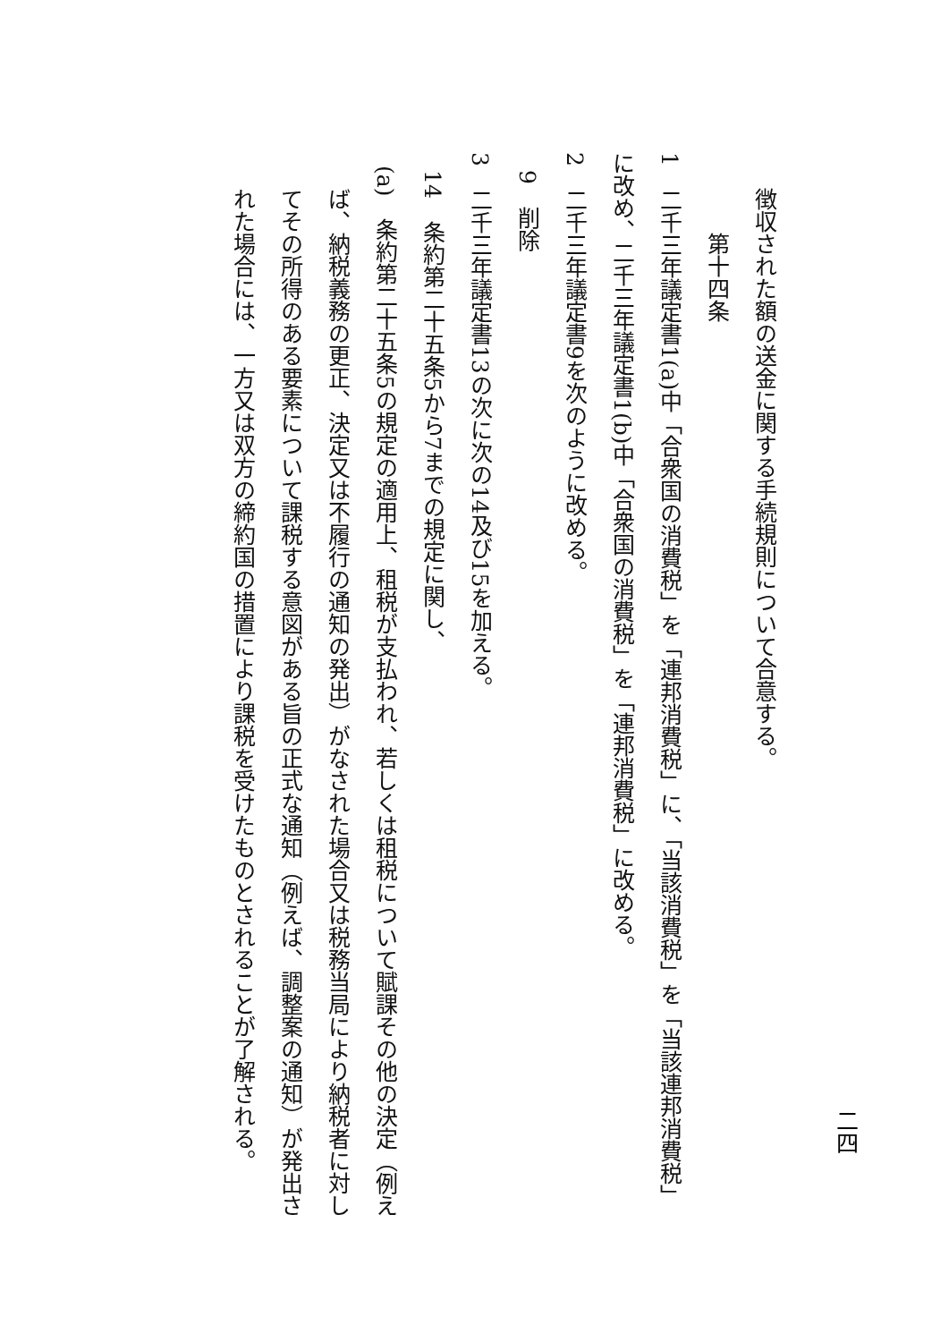二四
徴収された額の送金に関する手続規則について合意する。
第十四条
1　二千三年議定書1(a)中「合衆国の消費税」を「連邦消費税」に、「当該消費税」を「当該連邦消費税」に改め、二千三年議定書1(b)中「合衆国の消費税」を「連邦消費税」に改める。
2　二千三年議定書9を次のように改める。
9　削除
3　二千三年議定書13の次に次の14及び15を加える。
14　条約第二十五条5から7までの規定に関し、
(a)　条約第二十五条5の規定の適用上、租税が支払われ、若しくは租税について賦課その他の決定（例えば、納税義務の更正、決定又は不履行の通知の発出）がなされた場合又は税務当局により納税者に対してその所得のある要素について課税する意図がある旨の正式な通知（例えば、調整案の通知）が発出された場合には、一方又は双方の締約国の措置により課税を受けたものとされることが了解される。